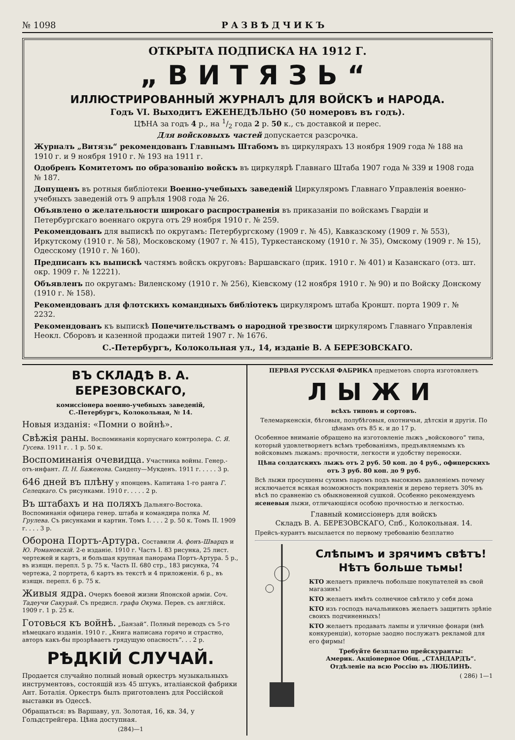№ 1098 РАЗВѢДЧИКЪ
ОТКРЫТА ПОДПИСКА НА 1912 Г.
„ВИТЯЗЬ“
ИЛЛЮСТРИРОВАННЫЙ ЖУРНАЛЪ ДЛЯ ВОЙСКЪ и НАРОДА.
Годъ VI. Выходитъ ЕЖЕНЕДѢЛЬНО (50 номеровъ въ годъ).
ЦѢНА за годъ 4 р., на 1/2 года 2 р. 50 к., съ доставкой и перес.
Для войсковыхъ частей допускается разсрочка.
Журналъ „Витязь“ рекомендованъ Главнымъ Штабомъ въ циркулярахъ 13 ноября 1909 года № 188 на 1910 г. и 9 ноября 1910 г. № 193 на 1911 г.
Одобренъ Комитетомъ по образованію войскъ въ циркулярѣ Главнаго Штаба 1907 года № 339 и 1908 года № 187.
Допущенъ въ ротныя библіотеки Военно-учебныхъ заведеній Циркуляромъ Главнаго Управленія военно-учебныхъ заведеній отъ 9 апрѣля 1908 года № 26.
Объявлено о желательности широкаго распространенія въ приказаніи по войскамъ Гвардіи и Петербургскаго военнаго округа отъ 29 ноября 1910 г. № 259.
Рекомендованъ для выпискѣ по округамъ: Петербургскому (1909 г. № 45), Кавказскому (1909 г. № 553), Иркутскому (1910 г. № 58), Московскому (1907 г. № 415), Туркестанскому (1910 г. № 35), Омскому (1909 г. № 15), Одесскому (1910 г. № 160).
Предписанъ къ выпискѣ частямъ войскъ округовъ: Варшавскаго (прик. 1910 г. № 401) и Казанскаго (отз. шт. окр. 1909 г. № 12221).
Объявленъ по округамъ: Виленскому (1910 г. № 256), Кіевскому (12 ноября 1910 г. № 90) и по Войску Донскому (1910 г. № 158).
Рекомендованъ для флотскихъ командныхъ библіотекъ циркуляромъ штаба Кроншт. порта 1909 г. № 2232.
Рекомендованъ къ выпискѣ Попечительствамъ о народной трезвости циркуляромъ Главнаго Управленія Неокл. Сборовъ и казенной продажи питей 1907 г. № 1676.
С.-Петербургъ, Колокольная ул., 14, изданіе В. А БЕРЕЗОВСКАГО.
ВЪ СКЛАДѢ В. А. БЕРЕЗОВСКАГО,
комиссіонера военно-учебныхъ заведеній,
С.-Петербургъ, Колокольная, № 14.
Новыя изданія: «Помни о войнѣ».
Свѣжія раны. Воспоминанія корпуснаго контролера. С. Я. Гусева. 1911 г. . 1 р. 50 к.
Воспоминанія очевидца. Участника войны. Генер.-отъ-инфант. П. Н. Баженова. Сандепу—Мукденъ. 1911 г. . . . . 3 р.
646 дней въ плѣну у японцевъ. Капитана 1-го ранга Г. Селецкаго. Съ рисунками. 1910 г. . . . . 2 р.
Въ штабахъ и на поляхъ Дальняго-Востока. Воспоминанія офицера генер. штаба и командира полка М. Грулева. Съ рисунками и картин. Томъ I. . . . 2 р. 50 к. Томъ II. 1909 г. . . . 3 р.
Оборона Портъ-Артура. Составили А. фонъ-Шварцъ и Ю. Романовскій. 2-е изданіе. 1910 г. Часть I. 83 рисунка, 25 лист. чертежей и картъ, и большая крупная панорама Портъ-Артура. 5 р., въ изящн. перепл. 5 р. 75 к. Часть II. 680 стр., 183 рисунка, 74 чертежа, 2 портрета, 6 картъ въ текстѣ и 4 приложенія. 6 р., въ изящн. перепл. 6 р. 75 к.
Живыя ядра. Очеркъ боевой жизни Японской арміи. Соч. Тадеучи Сакурай. Съ предисл. графа Окума. Перев. съ англійск. 1909 г. 1 р. 25 к.
Готовься къ войнѣ. „Банзай“. Полный переводъ съ 5-го нѣмецкаго изданія. 1910 г. „Книга написана горячо и страстно, авторъ какъ-бы прозрѣваетъ грядущую опасность“. . . 2 р.
РѢДКІЙ СЛУЧАЙ.
Продается случайно полный новый оркестръ музыкальныхъ инструментовъ, состоящій изъ 45 штукъ, италіанской фабрики Ант. Боталія. Оркестръ былъ приготовленъ для Россійской выставки въ Одессѣ.
Обращаться: въ Варшаву, ул. Золотая, 16, кв. 34, у Гольдстрейгера. Цѣна доступная.
(284)—1
ПЕРВАЯ РУССКАЯ ФАБРИКА предметовъ спорта изготовляетъ
ЛЫЖИ
всѣхъ типовъ и сортовъ.
Телемаркенскія, бѣговыя, полубѣговыя, охотничьи, дѣтскія и другія. По цѣнамъ отъ 85 к. и до 17 р.
Особенное вниманіе обращено на изготовленіе лыжъ „войскового“ типа, который удовлетворяетъ всѣмъ требованіямъ, предъявляемымъ къ войсковымъ лыжамъ: прочности, легкости и удобству переноски.
Цѣна солдатскихъ лыжъ отъ 2 руб. 50 коп. до 4 руб., офицерскихъ отъ 3 руб. 80 коп. до 9 руб.
Всѣ лыжи просушены сухимъ паромъ подъ высокимъ давленіемъ почему исключается всякая возможность покривленія и дерево теряетъ 30% въ вѣсѣ по сравненію съ обыкновенной сушкой. Особенно рекомендуемъ ясеневыя лыжи, отличающіяся особою прочностью и легкостью.
Главный комиссіонеръ для войскъ
Складъ В. А. БЕРЕЗОВСКАГО, Спб., Колокольная. 14.
Прейсъ-курантъ высылается по первому требованію безплатно
Слѣпымъ и зрячимъ свѣтъ!
Нѣтъ больше тьмы!
КТО желаетъ привлечь побольше покупателей въ свой магазинъ!
КТО желаетъ имѣть солнечное свѣтило у себя дома
КТО изъ господъ начальниковъ желаетъ защитить зрѣніе своихъ подчиненныхъ!
КТО желаетъ продавать лампы и уличные фонари (внѣ конкуренціи), которые заодно послужатъ рекламой для его фирмы!
Требуйте безплатно прейскуранты:
Америк. Акціонерное Общ. „СТАНДАРДЪ“.
Отдѣленіе на всю Россію въ ЛЮБЛИНѢ.
( 286) 1—1